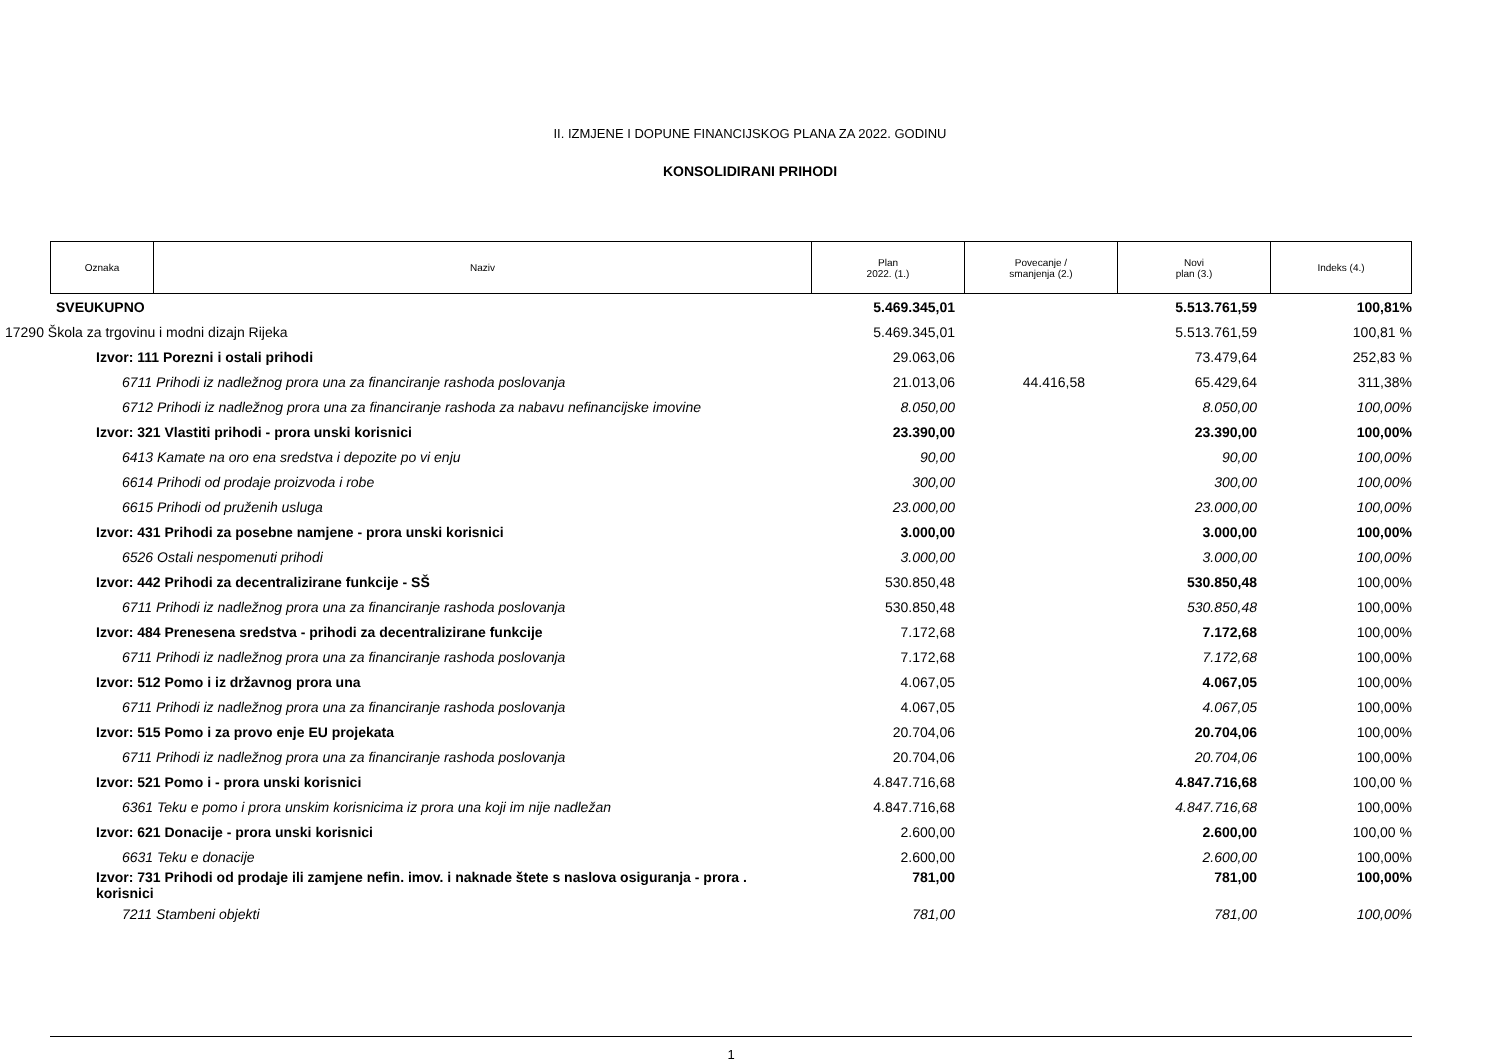II. IZMJENE I DOPUNE FINANCIJSKOG PLANA ZA 2022. GODINU
KONSOLIDIRANI PRIHODI
| Oznaka | Naziv | Plan 2022. (1.) | Povecanje / smanjenja (2.) | Novi plan (3.) | Indeks (4.) |
| SVEUKUPNO | 5.469.345,01 | | 5.513.761,59 | 100,81% |
| 17290 Škola za trgovinu i modni dizajn Rijeka | 5.469.345,01 | | 5.513.761,59 | 100,81 % |
| Izvor: 111 Porezni i ostali prihodi | 29.063,06 | | 73.479,64 | 252,83 % |
| 6711 Prihodi iz nadležnog prora una za financiranje rashoda poslovanja | 21.013,06 | 44.416,58 | 65.429,64 | 311,38% |
| 6712 Prihodi iz nadležnog prora una za financiranje rashoda za nabavu nefinancijske imovine | 8.050,00 | | 8.050,00 | 100,00% |
| Izvor: 321 Vlastiti prihodi - prora unski korisnici | 23.390,00 | | 23.390,00 | 100,00% |
| 6413 Kamate na oro ena sredstva i depozite po vi enju | 90,00 | | 90,00 | 100,00% |
| 6614 Prihodi od prodaje proizvoda i robe | 300,00 | | 300,00 | 100,00% |
| 6615 Prihodi od pruženih usluga | 23.000,00 | | 23.000,00 | 100,00% |
| Izvor: 431 Prihodi za posebne namjene - prora unski korisnici | 3.000,00 | | 3.000,00 | 100,00% |
| 6526 Ostali nespomenuti prihodi | 3.000,00 | | 3.000,00 | 100,00% |
| Izvor: 442 Prihodi za decentralizirane funkcije - SŠ | 530.850,48 | | 530.850,48 | 100,00% |
| 6711 Prihodi iz nadležnog prora una za financiranje rashoda poslovanja | 530.850,48 | | 530.850,48 | 100,00% |
| Izvor: 484 Prenesena sredstva - prihodi za decentralizirane funkcije | 7.172,68 | | 7.172,68 | 100,00% |
| 6711 Prihodi iz nadležnog prora una za financiranje rashoda poslovanja | 7.172,68 | | 7.172,68 | 100,00% |
| Izvor: 512 Pomo i iz državnog prora una | 4.067,05 | | 4.067,05 | 100,00% |
| 6711 Prihodi iz nadležnog prora una za financiranje rashoda poslovanja | 4.067,05 | | 4.067,05 | 100,00% |
| Izvor: 515 Pomo i za provo enje EU projekata | 20.704,06 | | 20.704,06 | 100,00% |
| 6711 Prihodi iz nadležnog prora una za financiranje rashoda poslovanja | 20.704,06 | | 20.704,06 | 100,00% |
| Izvor: 521 Pomo i - prora unski korisnici | 4.847.716,68 | | 4.847.716,68 | 100,00 % |
| 6361 Teku e pomo i prora unskim korisnicima iz prora una koji im nije nadležan | 4.847.716,68 | | 4.847.716,68 | 100,00% |
| Izvor: 621 Donacije - prora unski korisnici | 2.600,00 | | 2.600,00 | 100,00 % |
| 6631 Teku e donacije | 2.600,00 | | 2.600,00 | 100,00% |
| Izvor: 731 Prihodi od prodaje ili zamjene nefin. imov. i naknade štete s naslova osiguranja - prora . korisnici | 781,00 | | 781,00 | 100,00% |
| 7211 Stambeni objekti | 781,00 | | 781,00 | 100,00% |
1